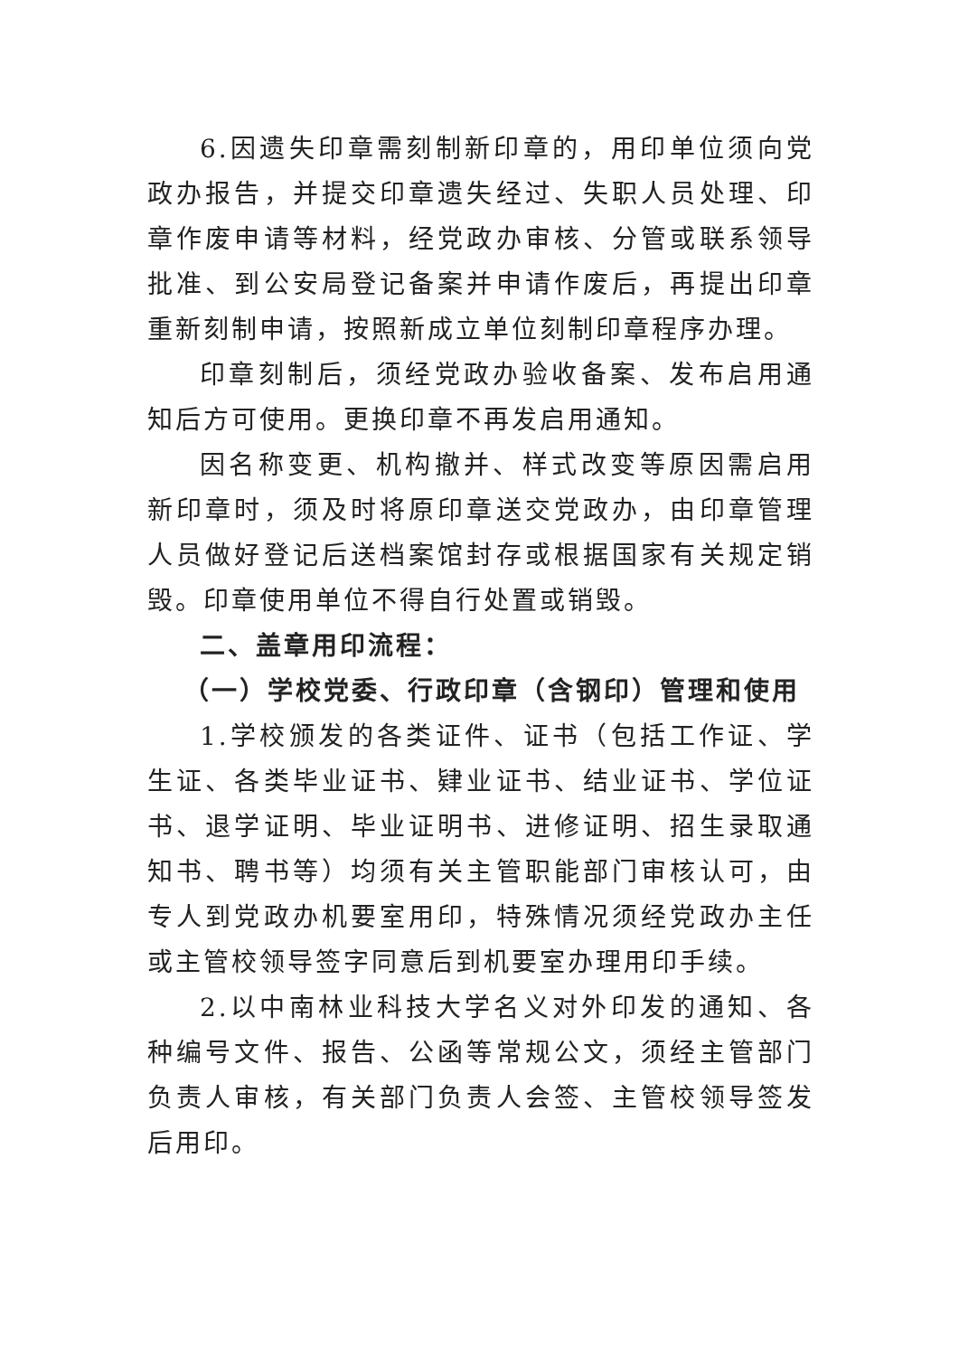6.因遗失印章需刻制新印章的，用印单位须向党政办报告，并提交印章遗失经过、失职人员处理、印章作废申请等材料，经党政办审核、分管或联系领导批准、到公安局登记备案并申请作废后，再提出印章重新刻制申请，按照新成立单位刻制印章程序办理。
印章刻制后，须经党政办验收备案、发布启用通知后方可使用。更换印章不再发启用通知。
因名称变更、机构撤并、样式改变等原因需启用新印章时，须及时将原印章送交党政办，由印章管理人员做好登记后送档案馆封存或根据国家有关规定销毁。印章使用单位不得自行处置或销毁。
二、盖章用印流程：
（一）学校党委、行政印章（含钢印）管理和使用
1.学校颁发的各类证件、证书（包括工作证、学生证、各类毕业证书、肄业证书、结业证书、学位证书、退学证明、毕业证明书、进修证明、招生录取通知书、聘书等）均须有关主管职能部门审核认可，由专人到党政办机要室用印，特殊情况须经党政办主任或主管校领导签字同意后到机要室办理用印手续。
2.以中南林业科技大学名义对外印发的通知、各种编号文件、报告、公函等常规公文，须经主管部门负责人审核，有关部门负责人会签、主管校领导签发后用印。